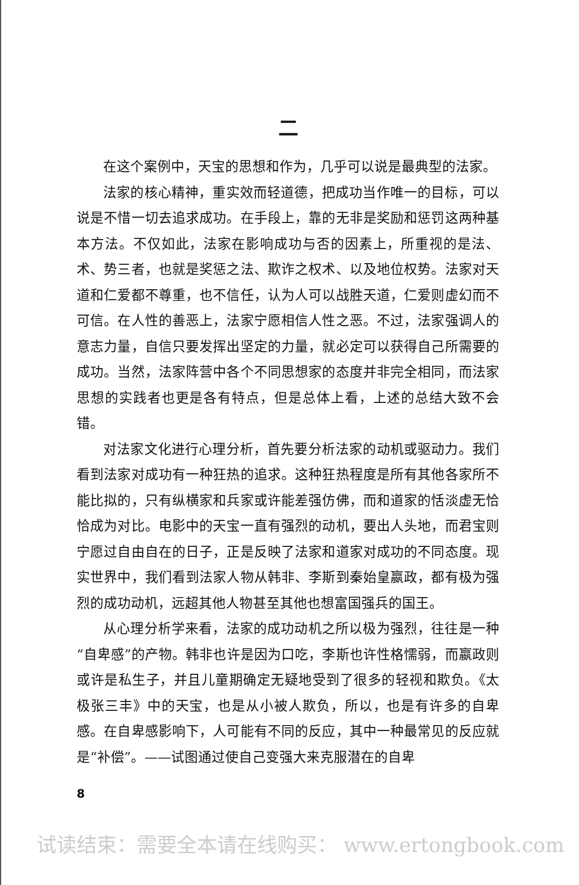二
在这个案例中，天宝的思想和作为，几乎可以说是最典型的法家。
法家的核心精神，重实效而轻道德，把成功当作唯一的目标，可以说是不惜一切去追求成功。在手段上，靠的无非是奖励和惩罚这两种基本方法。不仅如此，法家在影响成功与否的因素上，所重视的是法、术、势三者，也就是奖惩之法、欺诈之权术、以及地位权势。法家对天道和仁爱都不尊重，也不信任，认为人可以战胜天道，仁爱则虚幻而不可信。在人性的善恶上，法家宁愿相信人性之恶。不过，法家强调人的意志力量，自信只要发挥出坚定的力量，就必定可以获得自己所需要的成功。当然，法家阵营中各个不同思想家的态度并非完全相同，而法家思想的实践者也更是各有特点，但是总体上看，上述的总结大致不会错。
对法家文化进行心理分析，首先要分析法家的动机或驱动力。我们看到法家对成功有一种狂热的追求。这种狂热程度是所有其他各家所不能比拟的，只有纵横家和兵家或许能差强仿佛，而和道家的恬淡虚无恰恰成为对比。电影中的天宝一直有强烈的动机，要出人头地，而君宝则宁愿过自由自在的日子，正是反映了法家和道家对成功的不同态度。现实世界中，我们看到法家人物从韩非、李斯到秦始皇嬴政，都有极为强烈的成功动机，远超其他人物甚至其他也想富国强兵的国王。
从心理分析学来看，法家的成功动机之所以极为强烈，往往是一种“自卑感”的产物。韩非也许是因为口吃，李斯也许性格懦弱，而嬴政则或许是私生子，并且儿童期确定无疑地受到了很多的轻视和欺负。《太极张三丰》中的天宝，也是从小被人欺负，所以，也是有许多的自卑感。在自卑感影响下，人可能有不同的反应，其中一种最常见的反应就是“补偿”。——试图通过使自己变强大来克服潜在的自卑
8
试读结束：需要全本请在线购买： www.ertongbook.com